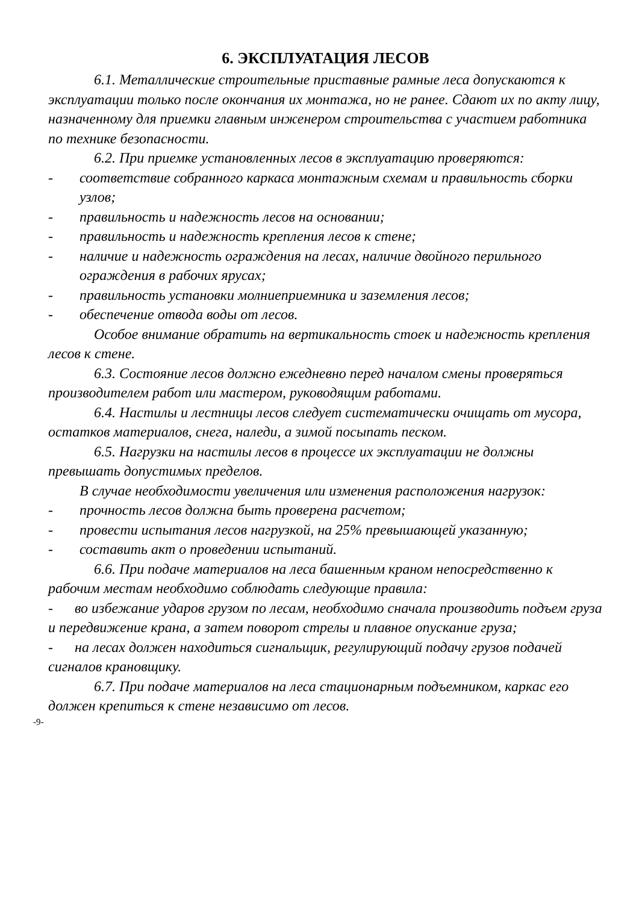6. ЭКСПЛУАТАЦИЯ ЛЕСОВ
6.1. Металлические строительные приставные рамные леса допускаются к эксплуатации только после окончания их монтажа, но не ранее. Сдают их по акту лицу, назначенному для приемки главным инженером строительства с участием работника по технике безопасности.
6.2. При приемке установленных лесов в эксплуатацию проверяются:
- соответствие собранного каркаса монтажным схемам и правильность сборки узлов;
- правильность и надежность лесов на основании;
- правильность и надежность крепления лесов к стене;
- наличие и надежность ограждения на лесах, наличие двойного перильного ограждения в рабочих ярусах;
- правильность установки молниеприемника и заземления лесов;
- обеспечение отвода воды от лесов.
Особое внимание обратить на вертикальность стоек и надежность крепления лесов к стене.
6.3. Состояние лесов должно ежедневно перед началом смены проверяться производителем работ или мастером, руководящим работами.
6.4. Настилы и лестницы лесов следует систематически очищать от мусора, остатков материалов, снега, наледи, а зимой посыпать песком.
6.5. Нагрузки на настилы лесов в процессе их эксплуатации не должны превышать допустимых пределов.
В случае необходимости увеличения или изменения расположения нагрузок:
- прочность лесов должна быть проверена расчетом;
- провести испытания лесов нагрузкой, на 25% превышающей указанную;
- составить акт о проведении испытаний.
6.6. При подаче материалов на леса башенным краном непосредственно к рабочим местам необходимо соблюдать следующие правила:
- во избежание ударов грузом по лесам, необходимо сначала производить подъем груза и передвижение крана, а затем поворот стрелы и плавное опускание груза;
- на лесах должен находиться сигнальщик, регулирующий подачу грузов подачей сигналов крановщику.
6.7. При подаче материалов на леса стационарным подъемником, каркас его должен крепиться к стене независимо от лесов.
-9-